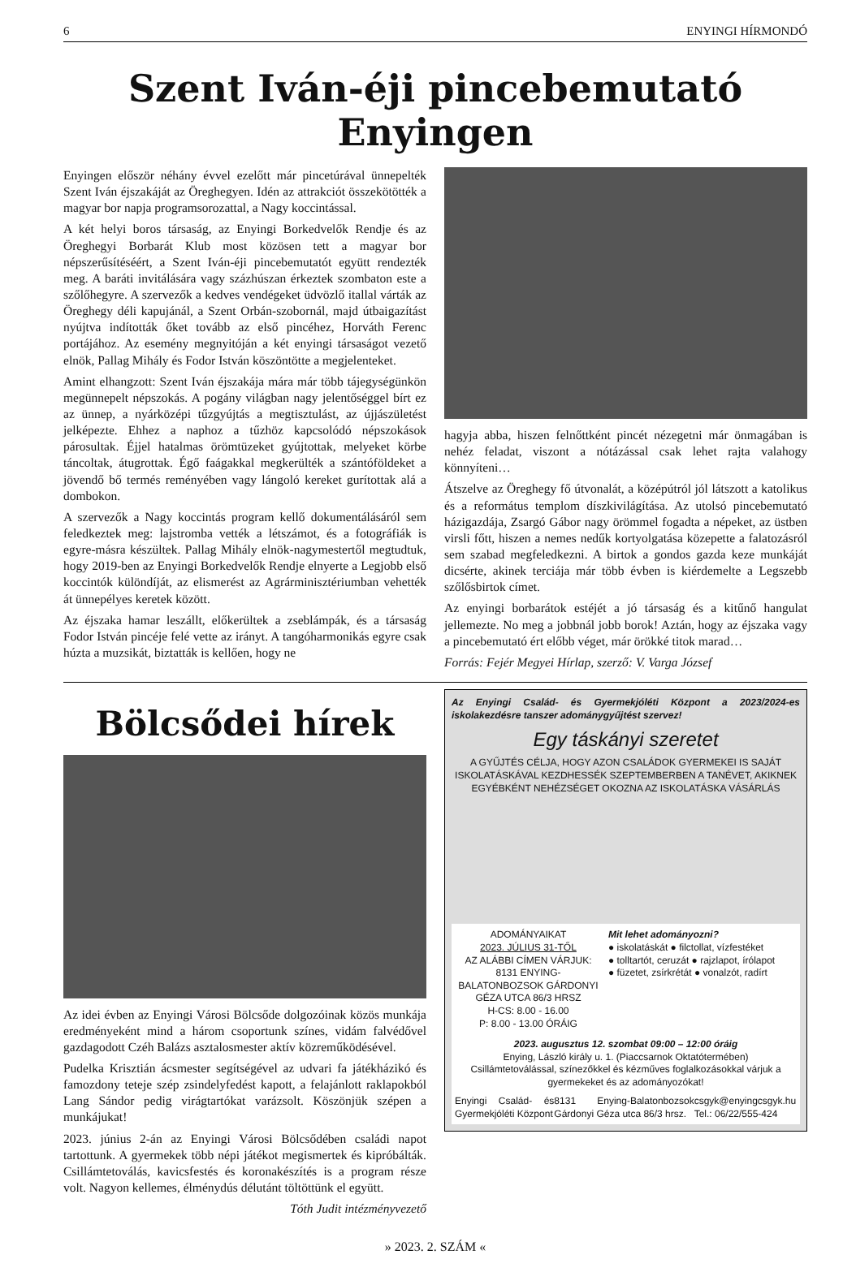6 ENYINGI HÍRMONDÓ
Szent Iván-éji pincebemutató Enyingen
Enyingen először néhány évvel ezelőtt már pincetúrával ünnepelték Szent Iván éjszakáját az Öreghegyen. Idén az attrakciót összekötötték a magyar bor napja programsorozattal, a Nagy koccintással.
A két helyi boros társaság, az Enyingi Borkedvelők Rendje és az Öreghegyi Borbarát Klub most közösen tett a magyar bor népszerűsítéséért, a Szent Iván-éji pincebemutatót együtt rendezték meg. A baráti invitálására vagy százhúszan érkeztek szombaton este a szőlőhegyre. A szervezők a kedves vendégeket üdvözlő itallal várták az Öreghegy déli kapujánál, a Szent Orbán-szobornál, majd útbaigazítást nyújtva indították őket tovább az első pincéhez, Horváth Ferenc portájához. Az esemény megnyitóján a két enyingi társaságot vezető elnök, Pallag Mihály és Fodor István köszöntötte a megjelenteket.
Amint elhangzott: Szent Iván éjszakája mára már több tájegységünkön megünnepelt népszokás. A pogány világban nagy jelentőséggel bírt ez az ünnep, a nyárközépi tűzgyújtás a megtisztulást, az újjászületést jelképezte. Ehhez a naphoz a tűzhöz kapcsolódó népszokások párosultak. Éjjel hatalmas örömtüzeket gyújtottak, melyeket körbe táncoltak, átugrottak. Égő faágakkal megkerülték a szántóföldeket a jövendő bő termés reményében vagy lángoló kereket gurítottak alá a dombokon.
A szervezők a Nagy koccintás program kellő dokumentálásáról sem feledkeztek meg: lajstromba vették a létszámot, és a fotográfiák is egyre-másra készültek. Pallag Mihály elnök-nagymestertől megtudtuk, hogy 2019-ben az Enyingi Borkedvelők Rendje elnyerte a Legjobb első koccintók különdíját, az elismerést az Agrárminisztériumban vehették át ünnepélyes keretek között.
Az éjszaka hamar leszállt, előkerültek a zseblámpák, és a társaság Fodor István pincéje felé vette az irányt. A tangóharmonikás egyre csak húzta a muzsikát, biztatták is kellően, hogy ne
hagyja abba, hiszen felnőttként pincét nézegetni már önmagában is nehéz feladat, viszont a nótázással csak lehet rajta valahogy könnyíteni…
Átszelve az Öreghegy fő útvonalát, a középútról jól látszott a katolikus és a református templom díszkivilágítása. Az utolsó pincebemutató házigazdája, Zsargó Gábor nagy örömmel fogadta a népeket, az üstben virsli főtt, hiszen a nemes nedűk kortyolgatása közepette a falatozásról sem szabad megfeledkezni. A birtok a gondos gazda keze munkáját dicsérte, akinek terciája már több évben is kiérdemelte a Legszebb szőlősbirtok címet.
Az enyingi borbarátok estéjét a jó társaság és a kitűnő hangulat jellemezte. No meg a jobbnál jobb borok! Aztán, hogy az éjszaka vagy a pincebemutató ért előbb véget, már örökké titok marad…
Forrás: Fejér Megyei Hírlap, szerző: V. Varga József
Bölcsődei hírek
Az idei évben az Enyingi Városi Bölcsőde dolgozóinak közös munkája eredményeként mind a három csoportunk színes, vidám falvédővel gazdagodott Czéh Balázs asztalosmester aktív közreműködésével.
Pudelka Krisztián ácsmester segítségével az udvari fa játékházikó és famozdony teteje szép zsindelyfedést kapott, a felajánlott raklapokból Lang Sándor pedig virágtartókat varázsolt. Köszönjük szépen a munkájukat!
2023. június 2-án az Enyingi Városi Bölcsődében családi napot tartottunk. A gyermekek több népi játékot megismertek és kipróbálták. Csillámtetoválás, kavicsfestés és koronakészítés is a program része volt. Nagyon kellemes, élménydús délutánt töltöttünk el együtt.
Tóth Judit intézményvezető
Az Enyingi Család- és Gyermekjóléti Központ a 2023/2024-es iskolakezdésre tanszer adománygyűjtést szervez!
Egy táskányi szeretet
A GYŰJTÉS CÉLJA, HOGY AZON CSALÁDOK GYERMEKEI IS SAJÁT ISKOLATÁSKÁVAL KEZDHESSÉK SZEPTEMBERBEN A TANÉVET, AKIKNEK EGYÉBKÉNT NEHÉZSÉGET OKOZNA AZ ISKOLATÁSKA VÁSÁRLÁS
ADOMÁNYAIKAT
2023. JÚLIUS 31-TŐL
AZ ALÁBBI CÍMEN VÁRJUK:
8131 ENYING-BALATONBOZSOK GÁRDONYI GÉZA UTCA 86/3 HRSZ
H-CS: 8.00 - 16.00
P: 8.00 - 13.00 ÓRÁIG
Mit lehet adományozni?
● iskolatáskát ● filctollat, vízfestéket
● tolltartót, ceruzát ● rajzlapot, írólapot
● füzetet, zsírkrétát ● vonalzót, radírt
2023. augusztus 12. szombat 09:00 – 12:00 óráig
Enying, László király u. 1. (Piaccsarnok Oktatótermében)
Csillámtetoválással, színezőkkel és kézműves foglalkozásokkal várjuk a gyermekeket és az adományozókat!
Enyingi Család- és Gyermekjóléti Központ 8131 Enying-Balatonbozsok Gárdonyi Géza utca 86/3 hrsz. csgyk@enyingcsgyk.hu Tel.: 06/22/555-424
» 2023. 2. SZÁM «